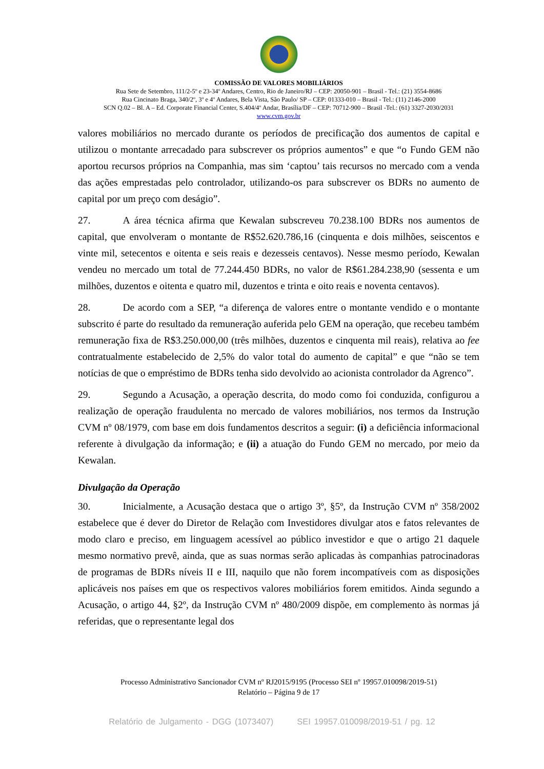COMISSÃO DE VALORES MOBILIÁRIOS
Rua Sete de Setembro, 111/2-5º e 23-34º Andares, Centro, Rio de Janeiro/RJ – CEP: 20050-901 – Brasil - Tel.: (21) 3554-8686
Rua Cincinato Braga, 340/2º, 3º e 4º Andares, Bela Vista, São Paulo/ SP – CEP: 01333-010 – Brasil - Tel.: (11) 2146-2000
SCN Q.02 – Bl. A – Ed. Corporate Financial Center, S.404/4º Andar, Brasília/DF – CEP: 70712-900 – Brasil -Tel.: (61) 3327-2030/2031
www.cvm.gov.br
valores mobiliários no mercado durante os períodos de precificação dos aumentos de capital e utilizou o montante arrecadado para subscrever os próprios aumentos” e que “o Fundo GEM não aportou recursos próprios na Companhia, mas sim ‘captou’ tais recursos no mercado com a venda das ações emprestadas pelo controlador, utilizando-os para subscrever os BDRs no aumento de capital por um preço com deságio”.
27. A área técnica afirma que Kewalan subscreveu 70.238.100 BDRs nos aumentos de capital, que envolveram o montante de R$52.620.786,16 (cinquenta e dois milhões, seiscentos e vinte mil, setecentos e oitenta e seis reais e dezesseis centavos). Nesse mesmo período, Kewalan vendeu no mercado um total de 77.244.450 BDRs, no valor de R$61.284.238,90 (sessenta e um milhões, duzentos e oitenta e quatro mil, duzentos e trinta e oito reais e noventa centavos).
28. De acordo com a SEP, “a diferença de valores entre o montante vendido e o montante subscrito é parte do resultado da remuneração auferida pelo GEM na operação, que recebeu também remuneração fixa de R$3.250.000,00 (três milhões, duzentos e cinquenta mil reais), relativa ao fee contratualmente estabelecido de 2,5% do valor total do aumento de capital” e que “não se tem notícias de que o empréstimo de BDRs tenha sido devolvido ao acionista controlador da Agrenco”.
29. Segundo a Acusação, a operação descrita, do modo como foi conduzida, configurou a realização de operação fraudulenta no mercado de valores mobiliários, nos termos da Instrução CVM nº 08/1979, com base em dois fundamentos descritos a seguir: (i) a deficiência informacional referente à divulgação da informação; e (ii) a atuação do Fundo GEM no mercado, por meio da Kewalan.
Divulgação da Operação
30. Inicialmente, a Acusação destaca que o artigo 3º, §5º, da Instrução CVM nº 358/2002 estabelece que é dever do Diretor de Relação com Investidores divulgar atos e fatos relevantes de modo claro e preciso, em linguagem acessível ao público investidor e que o artigo 21 daquele mesmo normativo prevê, ainda, que as suas normas serão aplicadas às companhias patrocinadoras de programas de BDRs níveis II e III, naquilo que não forem incompatíveis com as disposições aplicáveis nos países em que os respectivos valores mobiliários forem emitidos. Ainda segundo a Acusação, o artigo 44, §2º, da Instrução CVM nº 480/2009 dispõe, em complemento às normas já referidas, que o representante legal dos
Processo Administrativo Sancionador CVM nº RJ2015/9195 (Processo SEI nº 19957.010098/2019-51)
Relatório – Página 9 de 17
Relatório de Julgamento - DGG (1073407) SEI 19957.010098/2019-51 / pg. 12